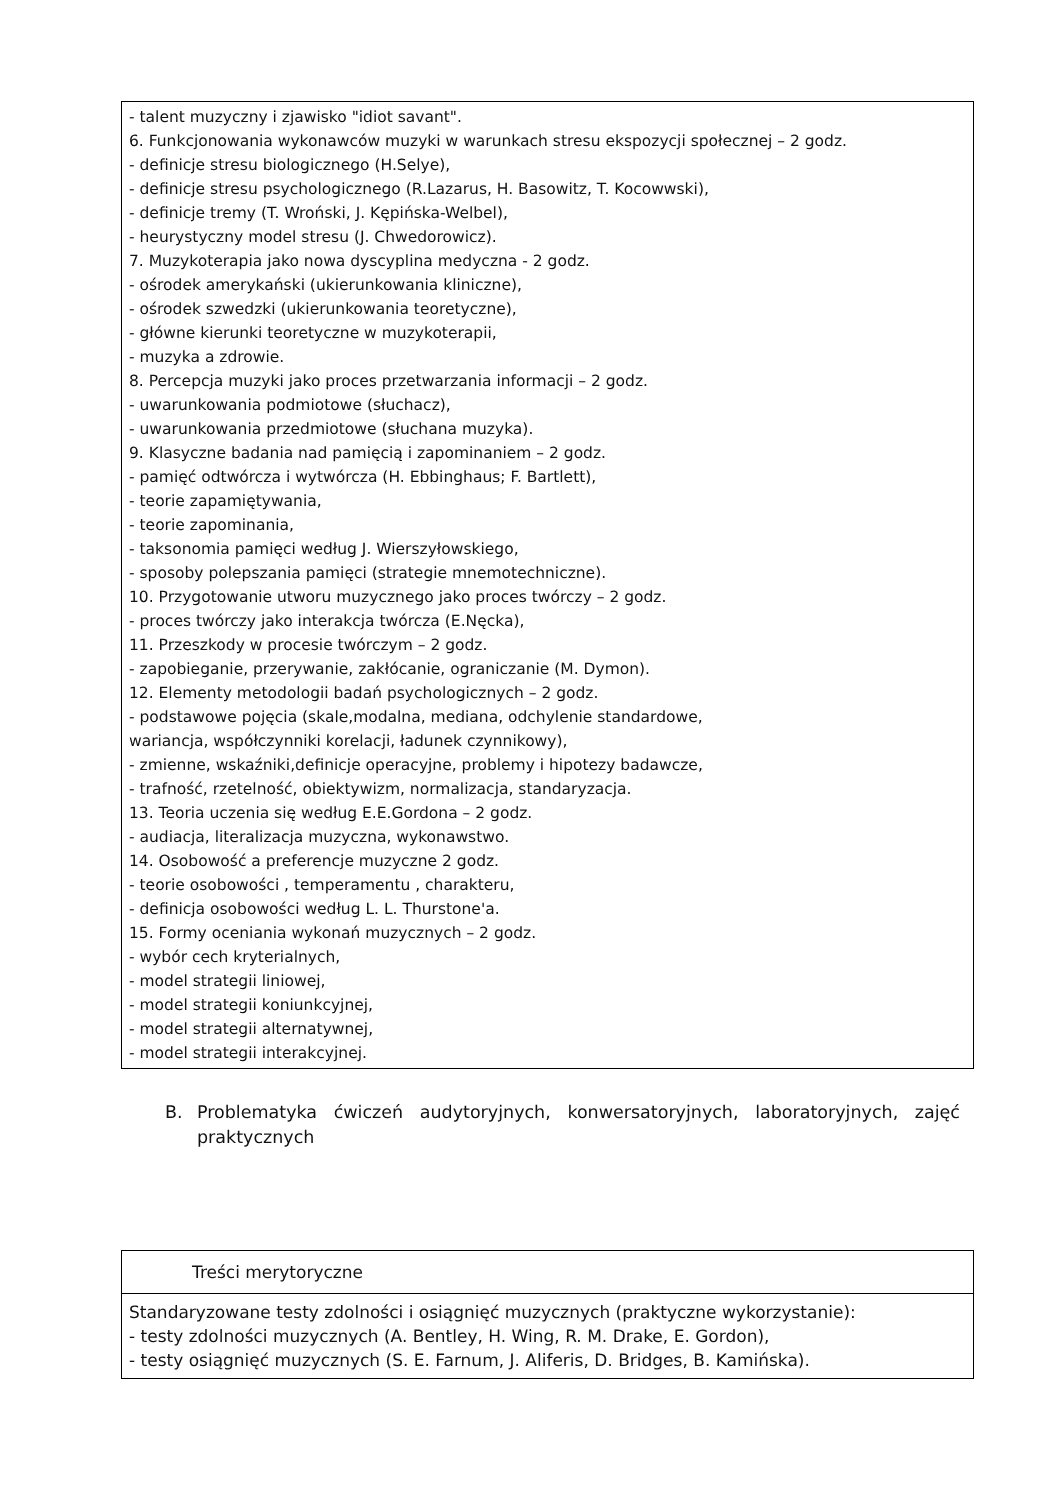- talent muzyczny i zjawisko "idiot savant".
6. Funkcjonowania wykonawców muzyki w warunkach stresu ekspozycji społecznej – 2 godz.
- definicje stresu biologicznego (H.Selye),
- definicje stresu psychologicznego (R.Lazarus, H. Basowitz, T. Kocowwski),
- definicje tremy (T. Wroński, J. Kępińska-Welbel),
- heurystyczny model stresu (J. Chwedorowicz).
7. Muzykoterapia jako nowa dyscyplina medyczna - 2 godz.
- ośrodek amerykański (ukierunkowania kliniczne),
- ośrodek szwedzki (ukierunkowania teoretyczne),
- główne kierunki teoretyczne w muzykoterapii,
- muzyka a zdrowie.
8. Percepcja muzyki jako proces przetwarzania informacji – 2 godz.
- uwarunkowania podmiotowe (słuchacz),
- uwarunkowania przedmiotowe (słuchana muzyka).
9. Klasyczne badania nad pamięcią i zapominaniem – 2 godz.
- pamięć odtwórcza i wytwórcza (H. Ebbinghaus; F. Bartlett),
- teorie zapamiętywania,
- teorie zapominania,
- taksonomia pamięci według J. Wierszyłowskiego,
- sposoby polepszania pamięci (strategie mnemotechniczne).
10. Przygotowanie utworu muzycznego jako proces twórczy – 2 godz.
- proces twórczy jako interakcja twórcza (E.Nęcka),
11. Przeszkody w procesie twórczym – 2 godz.
- zapobieganie, przerywanie, zakłócanie, ograniczanie (M. Dymon).
12. Elementy metodologii badań psychologicznych – 2 godz.
- podstawowe pojęcia (skale,modalna, mediana, odchylenie standardowe,
wariancja, współczynniki korelacji, ładunek czynnikowy),
- zmienne, wskaźniki,definicje operacyjne, problemy i hipotezy badawcze,
- trafność, rzetelność, obiektywizm, normalizacja, standaryzacja.
13. Teoria uczenia się według E.E.Gordona – 2 godz.
- audiacja, literalizacja muzyczna, wykonawstwo.
14. Osobowość a preferencje muzyczne 2 godz.
- teorie osobowości , temperamentu , charakteru,
- definicja osobowości według L. L. Thurstone'a.
15. Formy oceniania wykonań muzycznych – 2 godz.
- wybór cech kryterialnych,
- model strategii liniowej,
- model strategii koniunkcyjnej,
- model strategii alternatywnej,
- model strategii interakcyjnej.
B. Problematyka ćwiczeń audytoryjnych, konwersatoryjnych, laboratoryjnych, zajęć praktycznych
| Treści merytoryczne |
| Standaryzowane testy zdolności i osiągnięć muzycznych (praktyczne wykorzystanie): - testy zdolności muzycznych (A. Bentley, H. Wing, R. M. Drake, E. Gordon), - testy osiągnięć muzycznych (S. E. Farnum, J. Aliferis, D. Bridges, B. Kamińska). |